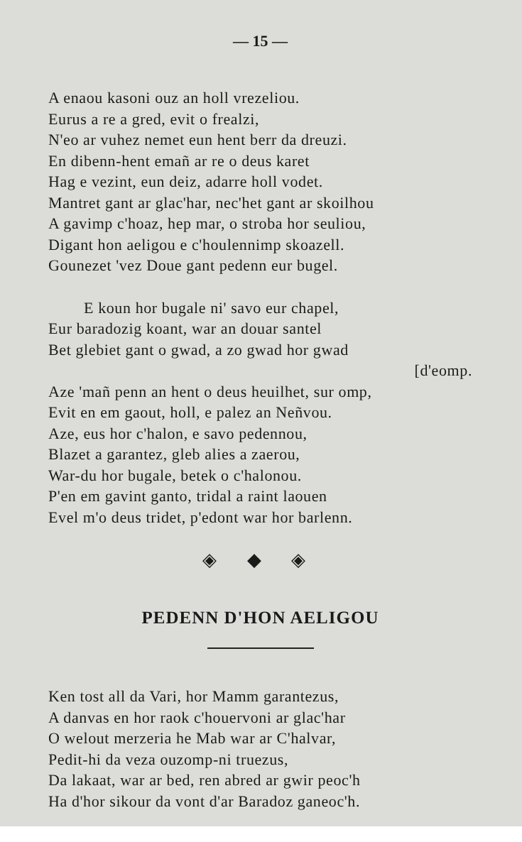— 15 —
A enaou kasoni ouz an holl vrezeliou.
Eurus a re a gred, evit o frealzi,
N'eo ar vuhez nemet eun hent berr da dreuzi.
En dibenn-hent emañ ar re o deus karet
Hag e vezint, eun deiz, adarre holl vodet.
Mantret gant ar glac'har, nec'het gant ar skoilhou
A gavimp c'hoaz, hep mar, o stroba hor seuliou,
Digant hon aeligou e c'houlennimp skoazell.
Gounezet 'vez Doue gant pedenn eur bugel.
E koun hor bugale ni' savo eur chapel,
Eur baradozig koant, war an douar santel
Bet glebiet gant o gwad, a zo gwad hor gwad
[d'eomp.
Aze 'mañ penn an hent o deus heuilhet, sur omp,
Evit en em gaout, holl, e palez an Neñvou.
Aze, eus hor c'halon, e savo pedennou,
Blazet a garantez, gleb alies a zaerou,
War-du hor bugale, betek o c'halonou.
P'en em gavint ganto, tridal a raint laouen
Evel m'o deus tridet, p'edont war hor barlenn.
◈ ◆ ◈
PEDENN D'HON AELIGOU
Ken tost all da Vari, hor Mamm garantezus,
A danvas en hor raok c'houervoni ar glac'har
O welout merzeria he Mab war ar C'halvar,
Pedit-hi da veza ouzomp-ni truezus,
Da lakaat, war ar bed, ren abred ar gwir peoc'h
Ha d'hor sikour da vont d'ar Baradoz ganeoc'h.